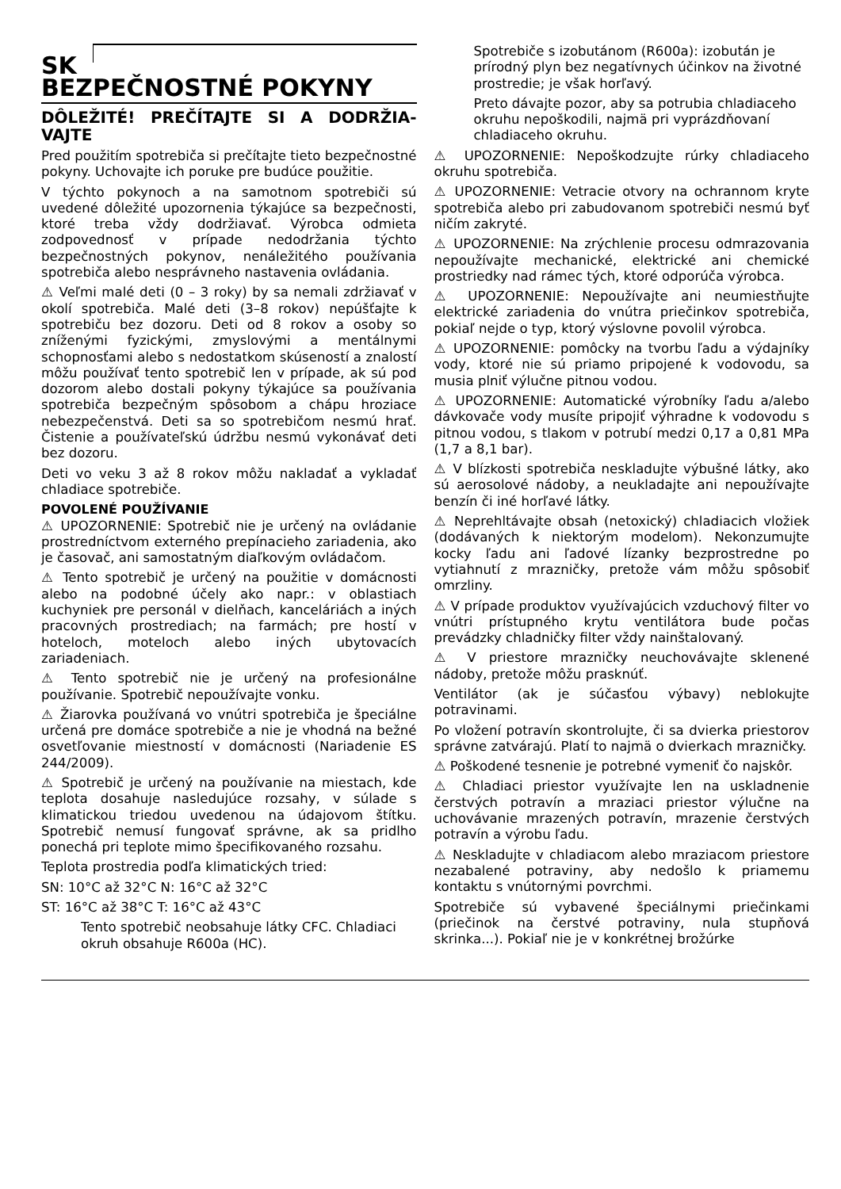SK
BEZPEČNOSTNÉ POKYNY
DÔLEŽITÉ! PREČÍTAJTE SI A DODRŽIA-VAJTE
Pred použitím spotrebiča si prečítajte tieto bezpečnostné pokyny. Uchovajte ich poruke pre budúce použitie.
V týchto pokynoch a na samotnom spotrebiči sú uvedené dôležité upozornenia týkajúce sa bezpečnosti, ktoré treba vždy dodržiavať. Výrobca odmieta zodpovednosť v prípade nedodržania týchto bezpečnostných pokynov, nenáležitého používania spotrebiča alebo nesprávneho nastavenia ovládania.
⚠ Veľmi malé deti (0 – 3 roky) by sa nemali zdržiavať v okolí spotrebiča. Malé deti (3–8 rokov) nepúšťajte k spotrebiču bez dozoru. Deti od 8 rokov a osoby so zníženými fyzickými, zmyslovými a mentálnymi schopnosťami alebo s nedostatkom skúseností a znalostí môžu používať tento spotrebič len v prípade, ak sú pod dozorom alebo dostali pokyny týkajúce sa používania spotrebiča bezpečným spôsobom a chápu hroziace nebezpečenstvá. Deti sa so spotrebičom nesmú hrať. Čistenie a používateľskú údržbu nesmú vykonávať deti bez dozoru.
Deti vo veku 3 až 8 rokov môžu nakladať a vykladať chladiace spotrebiče.
POVOLENÉ POUŽÍVANIE
⚠ UPOZORNENIE: Spotrebič nie je určený na ovládanie prostredníctvom externého prepínacieho zariadenia, ako je časovač, ani samostatným diaľkovým ovládačom.
⚠ Tento spotrebič je určený na použitie v domácnosti alebo na podobné účely ako napr.: v oblastiach kuchyniek pre personál v dielňach, kanceláriách a iných pracovných prostrediach; na farmách; pre hostí v hoteloch, moteloch alebo iných ubytovacích zariadeniach.
⚠ Tento spotrebič nie je určený na profesionálne používanie. Spotrebič nepoužívajte vonku.
⚠ Žiarovka používaná vo vnútri spotrebiča je špeciálne určená pre domáce spotrebiče a nie je vhodná na bežné osvetľovanie miestností v domácnosti (Nariadenie ES 244/2009).
⚠ Spotrebič je určený na používanie na miestach, kde teplota dosahuje nasledujúce rozsahy, v súlade s klimatickou triedou uvedenou na údajovom štítku. Spotrebič nemusí fungovať správne, ak sa pridlho ponechá pri teplote mimo špecifikovaného rozsahu.
Teplota prostredia podľa klimatických tried:
SN: 10°C až 32°C N: 16°C až 32°C
ST: 16°C až 38°C T: 16°C až 43°C
Tento spotrebič neobsahuje látky CFC. Chladiaci okruh obsahuje R600a (HC).
Spotrebiče s izobutánom (R600a): izobután je prírodný plyn bez negatívnych účinkov na životné prostredie; je však horľavý.
Preto dávajte pozor, aby sa potrubia chladiaceho okruhu nepoškodili, najmä pri vyprázdňovaní chladiaceho okruhu.
⚠ UPOZORNENIE: Nepoškodzujte rúrky chladiaceho okruhu spotrebiča.
⚠ UPOZORNENIE: Vetracie otvory na ochrannom kryte spotrebiča alebo pri zabudovanom spotrebiči nesmú byť ničím zakryté.
⚠ UPOZORNENIE: Na zrýchlenie procesu odmrazovania nepoužívajte mechanické, elektrické ani chemické prostriedky nad rámec tých, ktoré odporúča výrobca.
⚠ UPOZORNENIE: Nepoužívajte ani neumiestňujte elektrické zariadenia do vnútra priečinkov spotrebiča, pokiaľ nejde o typ, ktorý výslovne povolil výrobca.
⚠ UPOZORNENIE: pomôcky na tvorbu ľadu a výdajníky vody, ktoré nie sú priamo pripojené k vodovodu, sa musia plniť výlučne pitnou vodou.
⚠ UPOZORNENIE: Automatické výrobníky ľadu a/alebo dávkovače vody musíte pripojiť výhradne k vodovodu s pitnou vodou, s tlakom v potrubí medzi 0,17 a 0,81 MPa (1,7 a 8,1 bar).
⚠ V blízkosti spotrebiča neskladujte výbušné látky, ako sú aerosolové nádoby, a neukladajte ani nepoužívajte benzín či iné horľavé látky.
⚠ Neprehltávajte obsah (netoxický) chladiacich vložiek (dodávaných k niektorým modelom). Nekonzumujte kocky ľadu ani ľadové lízanky bezprostredne po vytiahnutí z mrazničky, pretože vám môžu spôsobiť omrzliny.
⚠ V prípade produktov využívajúcich vzduchový filter vo vnútri prístupného krytu ventilátora bude počas prevádzky chladničky filter vždy nainštalovaný.
⚠ V priestore mrazničky neuchovávajte sklenené nádoby, pretože môžu prasknúť.
Ventilátor (ak je súčasťou výbavy) neblokujte potravinami.
Po vložení potravín skontrolujte, či sa dvierka priestorov správne zatvárajú. Platí to najmä o dvierkach mrazničky.
⚠ Poškodené tesnenie je potrebné vymeniť čo najskôr.
⚠ Chladiaci priestor využívajte len na uskladnenie čerstvých potravín a mraziaci priestor výlučne na uchovávanie mrazených potravín, mrazenie čerstvých potravín a výrobu ľadu.
⚠ Neskladujte v chladiacom alebo mraziacom priestore nezabalené potraviny, aby nedošlo k priamemu kontaktu s vnútornými povrchmi.
Spotrebiče sú vybavené špeciálnymi priečinkami (priečinok na čerstvé potraviny, nula stupňová skrinka...). Pokiaľ nie je v konkrétnej brožúrke